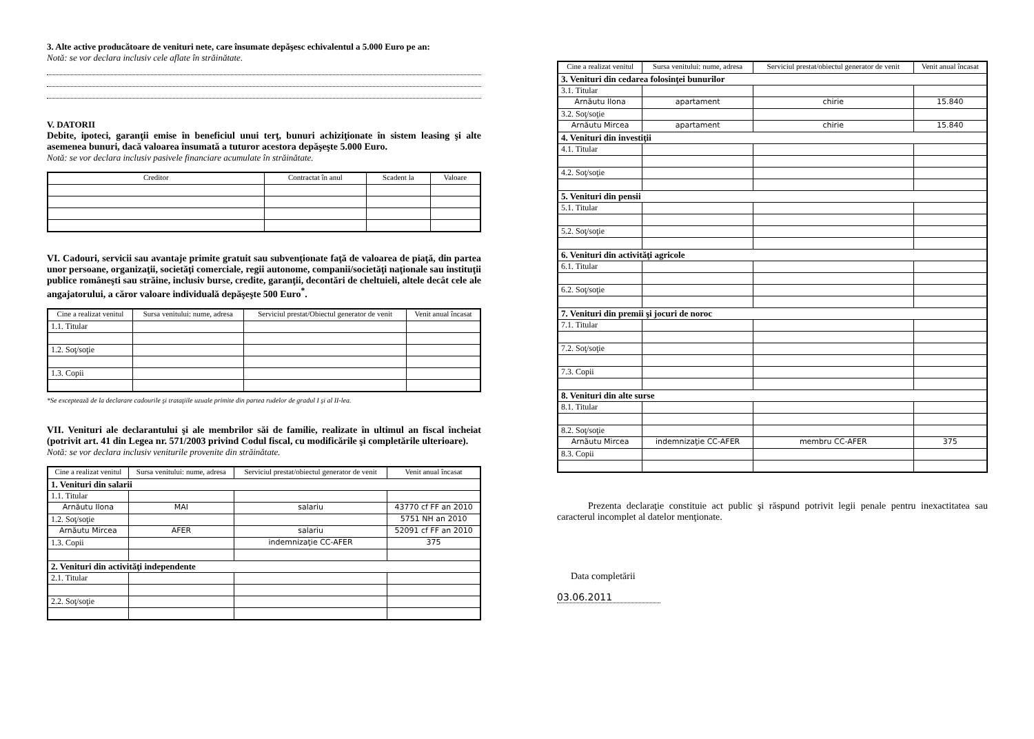3. Alte active producătoare de venituri nete, care însumate depăşesc echivalentul a 5.000 Euro pe an:
Notă: se vor declara inclusiv cele aflate în străinătate.
V. DATORII
Debite, ipoteci, garanţii emise în beneficiul unui terţ, bunuri achiziţionate în sistem leasing şi alte asemenea bunuri, dacă valoarea însumată a tuturor acestora depăşeşte 5.000 Euro.
Notă: se vor declara inclusiv pasivele financiare acumulate în străinătate.
| Creditor | Contractat în anul | Scadent la | Valoare |
| --- | --- | --- | --- |
VI. Cadouri, servicii sau avantaje primite gratuit sau subvenţionate faţă de valoarea de piaţă, din partea unor persoane, organizaţii, societăţi comerciale, regii autonome, companii/societăţi naţionale sau instituţii publice româneşti sau străine, inclusiv burse, credite, garanţii, decontări de cheltuieli, altele decât cele ale angajatorului, a căror valoare individuală depăşeşte 500 Euro<sup>*</sup>.
| Cine a realizat venitul | Sursa venitului: nume, adresa | Serviciul prestat/Obiectul generator de venit | Venit anual încasat |
| --- | --- | --- | --- |
| 1.1. Titular | | | |
| 1.2. Soţ/soţie | | | |
| 1.3. Copii | | | |
*Se exceptează de la declarare cadourile şi trataţiile uzuale primite din partea rudelor de gradul I şi al II-lea.
VII. Venituri ale declarantului şi ale membrilor săi de familie, realizate în ultimul an fiscal încheiat (potrivit art. 41 din Legea nr. 571/2003 privind Codul fiscal, cu modificările şi completările ulterioare).
Notă: se vor declara inclusiv veniturile provenite din străinătate.
| Cine a realizat venitul | Sursa venitului: nume, adresa | Serviciul prestat/obiectul generator de venit | Venit anual încasat |
| --- | --- | --- | --- |
| 1. Venituri din salarii | | | |
| 1.1. Titular | | | |
| Arnăutu Ilona | MAI | salariu | 43770 cf FF an 2010 |
| 1.2. Soţ/soţie | | | 5751 NH an 2010 |
| Arnăutu Mircea | AFER | salariu | 52091 cf FF an 2010 |
| 1.3. Copii | | indemnizaţie CC-AFER | 375 |
| 2. Venituri din activităţi independente | | | |
| 2.1. Titular | | | |
| 2.2. Soţ/soţie | | | |
| Cine a realizat venitul | Sursa venitului: nume, adresa | Serviciul prestat/obiectul generator de venit | Venit anual încasat |
| --- | --- | --- | --- |
| 3. Venituri din cedarea folosinţei bunurilor | | | |
| 3.1. Titular | | | |
| Arnăutu Ilona | apartament | chirie | 15.840 |
| 3.2. Soţ/soţie | | | |
| Arnăutu Mircea | apartament | chirie | 15.840 |
| 4. Venituri din investiţii | | | |
| 4.1. Titular | | | |
| 4.2. Soţ/soţie | | | |
| 5. Venituri din pensii | | | |
| 5.1. Titular | | | |
| 5.2. Soţ/soţie | | | |
| 6. Venituri din activităţi agricole | | | |
| 6.1. Titular | | | |
| 6.2. Soţ/soţie | | | |
| 7. Venituri din premii şi jocuri de noroc | | | |
| 7.1. Titular | | | |
| 7.2. Soţ/soţie | | | |
| 7.3. Copii | | | |
| 8. Venituri din alte surse | | | |
| 8.1. Titular | | | |
| 8.2. Soţ/soţie | | | |
| Arnăutu Mircea | indemnizaţie CC-AFER | membru CC-AFER | 375 |
| 8.3. Copii | | | |
Prezenta declaraţie constituie act public şi răspund potrivit legii penale pentru inexactitatea sau caracterul incomplet al datelor menţionate.
Data completării
03.06.2011